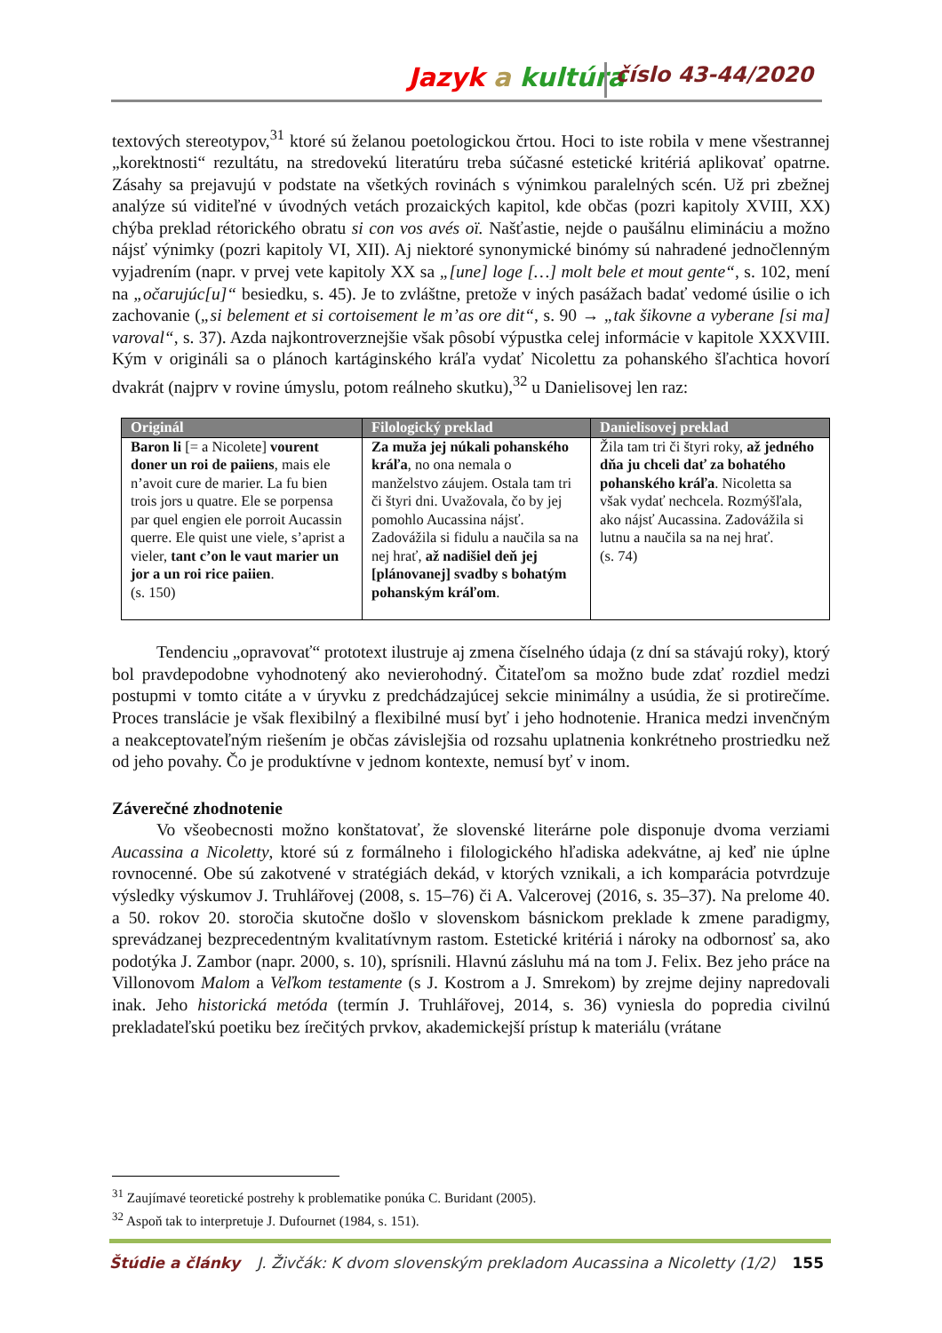Jazyk a kultúra číslo 43-44/2020
textových stereotypov,<sup>31</sup> ktoré sú želanou poetologickou črtou. Hoci to iste robila v mene všestrannej „korektnosti“ rezultátu, na stredovekú literatúru treba súčasné estetické kritériá aplikovať opatrne. Zásahy sa prejavujú v podstate na všetkých rovinách s výnimkou paralelných scén. Už pri zbežnej analýze sú viditeľné v úvodných vetách prozaických kapitol, kde občas (pozri kapitoly XVIII, XX) chýba preklad rétorického obratu si con vos avés oï. Našťastie, nejde o paušálnu elimináciu a možno nájsť výnimky (pozri kapitoly VI, XII). Aj niektoré synonymické binómy sú nahradené jednočlenným vyjadrením (napr. v prvej vete kapitoly XX sa „[une] loge […] molt bele et mout gente“, s. 102, mení na „očarujúc[u]“ besiedku, s. 45). Je to zvláštne, pretože v iných pasážach badať vedomé úsilie o ich zachovanie („si belement et si cortoisement le m’as ore dit“, s. 90 → „tak šikovne a vyberane [si ma] varoval“, s. 37). Azda najkontroverznejšie však pôsobí výpustka celej informácie v kapitole XXXVIII. Kým v origináli sa o plánoch kartáginského kráľa vydať Nicolettu za pohanského šľachtica hovorí dvakrát (najprv v rovine úmyslu, potom reálneho skutku),<sup>32</sup> u Danielisovej len raz:
| Originál | Filologický preklad | Danielisovej preklad |
| --- | --- | --- |
| Baron li [= a Nicolete] vourent doner un roi de paiiens , mais ele n’avoit cure de marier. La fu bien trois jors u quatre. Ele se porpensa par quel engien ele porroit Aucassin querre. Ele quist une viele, s’aprist a vieler, tant c’on le vaut marier un jor a un roi rice paiien . (s. 150) | Za muža jej núkali pohanského kráľa , no ona nemala o manželstvo záujem. Ostala tam tri či štyri dni. Uvažovala, čo by jej pomohlo Aucassina nájsť. Zadovážila si fidulu a naučila sa na nej hrať, až nadišiel deň jej [plánovanej] svadby s bohatým pohanským kráľom . | Žila tam tri či štyri roky, až jedného dňa ju chceli dať za bohatého pohanského kráľa . Nicoletta sa však vydať nechcela. Rozmýšľala, ako nájsť Aucassina. Zadovážila si lutnu a naučila sa na nej hrať. (s. 74) |
Tendenciu „opravovať“ prototext ilustruje aj zmena číselného údaja (z dní sa stávajú roky), ktorý bol pravdepodobne vyhodnotený ako nevierohodný. Čitateľom sa možno bude zdať rozdiel medzi postupmi v tomto citáte a v úryvku z predchádzajúcej sekcie minimálny a usúdia, že si protirečíme. Proces translácie je však flexibilný a flexibilné musí byť i jeho hodnotenie. Hranica medzi invenčným a neakceptovateľným riešením je občas závislejšia od rozsahu uplatnenia konkrétneho prostriedku než od jeho povahy. Čo je produktívne v jednom kontexte, nemusí byť v inom.
Záverečné zhodnotenie
Vo všeobecnosti možno konštatovať, že slovenské literárne pole disponuje dvoma verziami Aucassina a Nicoletty, ktoré sú z formálneho i filologického hľadiska adekvátne, aj keď nie úplne rovnocenné. Obe sú zakotvené v stratégiách dekád, v ktorých vznikali, a ich komparácia potvrdzuje výsledky výskumov J. Truhlářovej (2008, s. 15–76) či A. Valcerovej (2016, s. 35–37). Na prelome 40. a 50. rokov 20. storočia skutočne došlo v slovenskom básnickom preklade k zmene paradigmy, sprevádzanej bezprecedentným kvalitatívnym rastom. Estetické kritériá i nároky na odbornosť sa, ako podotýka J. Zambor (napr. 2000, s. 10), sprísnili. Hlavnú zásluhu má na tom J. Felix. Bez jeho práce na Villonovom Malom a Veľkom testamente (s J. Kostrom a J. Smrekom) by zrejme dejiny napredovali inak. Jeho historická metóda (termín J. Truhlářovej, 2014, s. 36) vyniesla do popredia civilnú prekladateľskú poetiku bez írečitých prvkov, akademickejší prístup k materiálu (vrátane
<sup>31</sup> Zaujímavé teoretické postrehy k problematike ponúka C. Buridant (2005).
<sup>32</sup> Aspoň tak to interpretuje J. Dufournet (1984, s. 151).
Štúdie a články J. Živčák: K dvom slovenským prekladom Aucassina a Nicoletty (1/2) 155